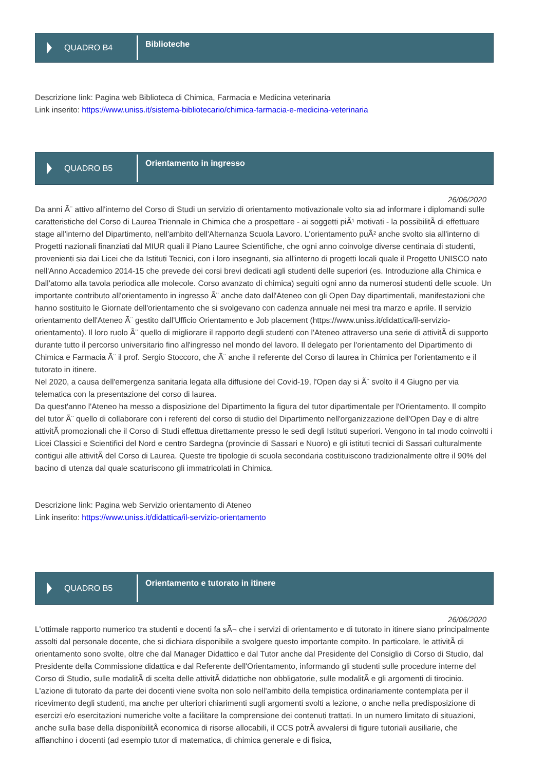QUADRO B4
Biblioteche
Descrizione link: Pagina web Biblioteca di Chimica, Farmacia e Medicina veterinaria
Link inserito: https://www.uniss.it/sistema-bibliotecario/chimica-farmacia-e-medicina-veterinaria
QUADRO B5
Orientamento in ingresso
26/06/2020
Da anni Ã¨ attivo all'interno del Corso di Studi un servizio di orientamento motivazionale volto sia ad informare i diplomandi sulle caratteristiche del Corso di Laurea Triennale in Chimica che a prospettare - ai soggetti piÃ¹ motivati - la possibilitÃ di effettuare stage all'interno del Dipartimento, nell'ambito dell'Alternanza Scuola Lavoro. L'orientamento puÃ² anche svolto sia all'interno di Progetti nazionali finanziati dal MIUR quali il Piano Lauree Scientifiche, che ogni anno coinvolge diverse centinaia di studenti, provenienti sia dai Licei che da Istituti Tecnici, con i loro insegnanti, sia all'interno di progetti locali quale il Progetto UNISCO nato nell'Anno Accademico 2014-15 che prevede dei corsi brevi dedicati agli studenti delle superiori (es. Introduzione alla Chimica e Dall'atomo alla tavola periodica alle molecole. Corso avanzato di chimica) seguiti ogni anno da numerosi studenti delle scuole. Un importante contributo all'orientamento in ingresso Ã¨ anche dato dall'Ateneo con gli Open Day dipartimentali, manifestazioni che hanno sostituito le Giornate dell'orientamento che si svolgevano con cadenza annuale nei mesi tra marzo e aprile. Il servizio orientamento dell'Ateneo Ã¨ gestito dall'Ufficio Orientamento e Job placement (https://www.uniss.it/didattica/il-servizio-orientamento). Il loro ruolo Ã¨ quello di migliorare il rapporto degli studenti con l'Ateneo attraverso una serie di attivitÃ di supporto durante tutto il percorso universitario fino all'ingresso nel mondo del lavoro. Il delegato per l'orientamento del Dipartimento di Chimica e Farmacia Ã¨ il prof. Sergio Stoccoro, che Ã¨ anche il referente del Corso di laurea in Chimica per l'orientamento e il tutorato in itinere.
Nel 2020, a causa dell'emergenza sanitaria legata alla diffusione del Covid-19, l'Open day si Ã¨ svolto il 4 Giugno per via telematica con la presentazione del corso di laurea.
Da quest'anno l'Ateneo ha messo a disposizione del Dipartimento la figura del tutor dipartimentale per l'Orientamento. Il compito del tutor Ã¨ quello di collaborare con i referenti del corso di studio del Dipartimento nell'organizzazione dell'Open Day e di altre attivitÃ promozionali che il Corso di Studi effettua direttamente presso le sedi degli Istituti superiori. Vengono in tal modo coinvolti i Licei Classici e Scientifici del Nord e centro Sardegna (provincie di Sassari e Nuoro) e gli istituti tecnici di Sassari culturalmente contigui alle attivitÃ del Corso di Laurea. Queste tre tipologie di scuola secondaria costituiscono tradizionalmente oltre il 90% del bacino di utenza dal quale scaturiscono gli immatricolati in Chimica.
Descrizione link: Pagina web Servizio orientamento di Ateneo
Link inserito: https://www.uniss.it/didattica/il-servizio-orientamento
QUADRO B5
Orientamento e tutorato in itinere
26/06/2020
L'ottimale rapporto numerico tra studenti e docenti fa sÃ¬ che i servizi di orientamento e di tutorato in itinere siano principalmente assolti dal personale docente, che si dichiara disponibile a svolgere questo importante compito. In particolare, le attivitÃ di orientamento sono svolte, oltre che dal Manager Didattico e dal Tutor anche dal Presidente del Consiglio di Corso di Studio, dal Presidente della Commissione didattica e dal Referente dell'Orientamento, informando gli studenti sulle procedure interne del Corso di Studio, sulle modalitÃ di scelta delle attivitÃ didattiche non obbligatorie, sulle modalitÃ e gli argomenti di tirocinio. L'azione di tutorato da parte dei docenti viene svolta non solo nell'ambito della tempistica ordinariamente contemplata per il ricevimento degli studenti, ma anche per ulteriori chiarimenti sugli argomenti svolti a lezione, o anche nella predisposizione di esercizi e/o esercitazioni numeriche volte a facilitare la comprensione dei contenuti trattati. In un numero limitato di situazioni, anche sulla base della disponibilitÃ economica di risorse allocabili, il CCS potrÃ avvalersi di figure tutoriali ausiliarie, che affianchino i docenti (ad esempio tutor di matematica, di chimica generale e di fisica,